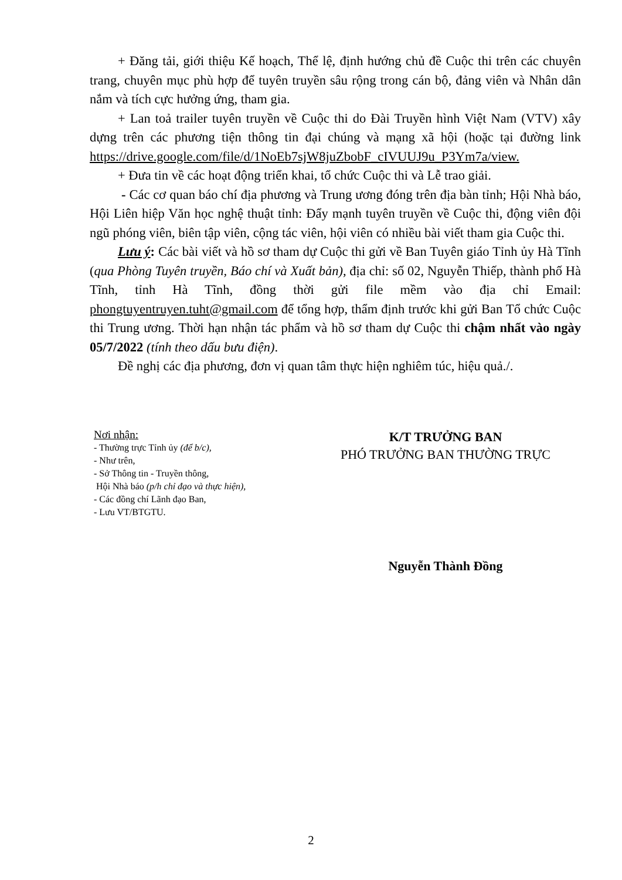+ Đăng tải, giới thiệu Kế hoạch, Thể lệ, định hướng chủ đề Cuộc thi trên các chuyên trang, chuyên mục phù hợp để tuyên truyền sâu rộng trong cán bộ, đảng viên và Nhân dân nắm và tích cực hưởng ứng, tham gia.
+ Lan toả trailer tuyên truyền về Cuộc thi do Đài Truyền hình Việt Nam (VTV) xây dựng trên các phương tiện thông tin đại chúng và mạng xã hội (hoặc tại đường link https://drive.google.com/file/d/1NoEb7sjW8juZbobF_cIVUUJ9u_P3Ym7a/view.
+ Đưa tin về các hoạt động triển khai, tổ chức Cuộc thi và Lễ trao giải.
- Các cơ quan báo chí địa phương và Trung ương đóng trên địa bàn tỉnh; Hội Nhà báo, Hội Liên hiệp Văn học nghệ thuật tỉnh: Đẩy mạnh tuyên truyền về Cuộc thi, động viên đội ngũ phóng viên, biên tập viên, cộng tác viên, hội viên có nhiều bài viết tham gia Cuộc thi.
Lưu ý: Các bài viết và hồ sơ tham dự Cuộc thi gửi về Ban Tuyên giáo Tỉnh ủy Hà Tĩnh (qua Phòng Tuyên truyền, Báo chí và Xuất bản), địa chỉ: số 02, Nguyễn Thiếp, thành phố Hà Tĩnh, tỉnh Hà Tĩnh, đồng thời gửi file mềm vào địa chỉ Email: phongtuyentruyen.tuht@gmail.com để tổng hợp, thẩm định trước khi gửi Ban Tổ chức Cuộc thi Trung ương. Thời hạn nhận tác phẩm và hồ sơ tham dự Cuộc thi chậm nhất vào ngày 05/7/2022 (tính theo dấu bưu điện).
Đề nghị các địa phương, đơn vị quan tâm thực hiện nghiêm túc, hiệu quả./.
Nơi nhận:
- Thường trực Tỉnh ủy (để b/c),
- Như trên,
- Sở Thông tin - Truyền thông,
Hội Nhà báo (p/h chỉ đạo và thực hiện),
- Các đồng chí Lãnh đạo Ban,
- Lưu VT/BTGTU.
K/T TRƯỞNG BAN
PHÓ TRƯỞNG BAN THƯỜNG TRỰC
Nguyễn Thành Đồng
2